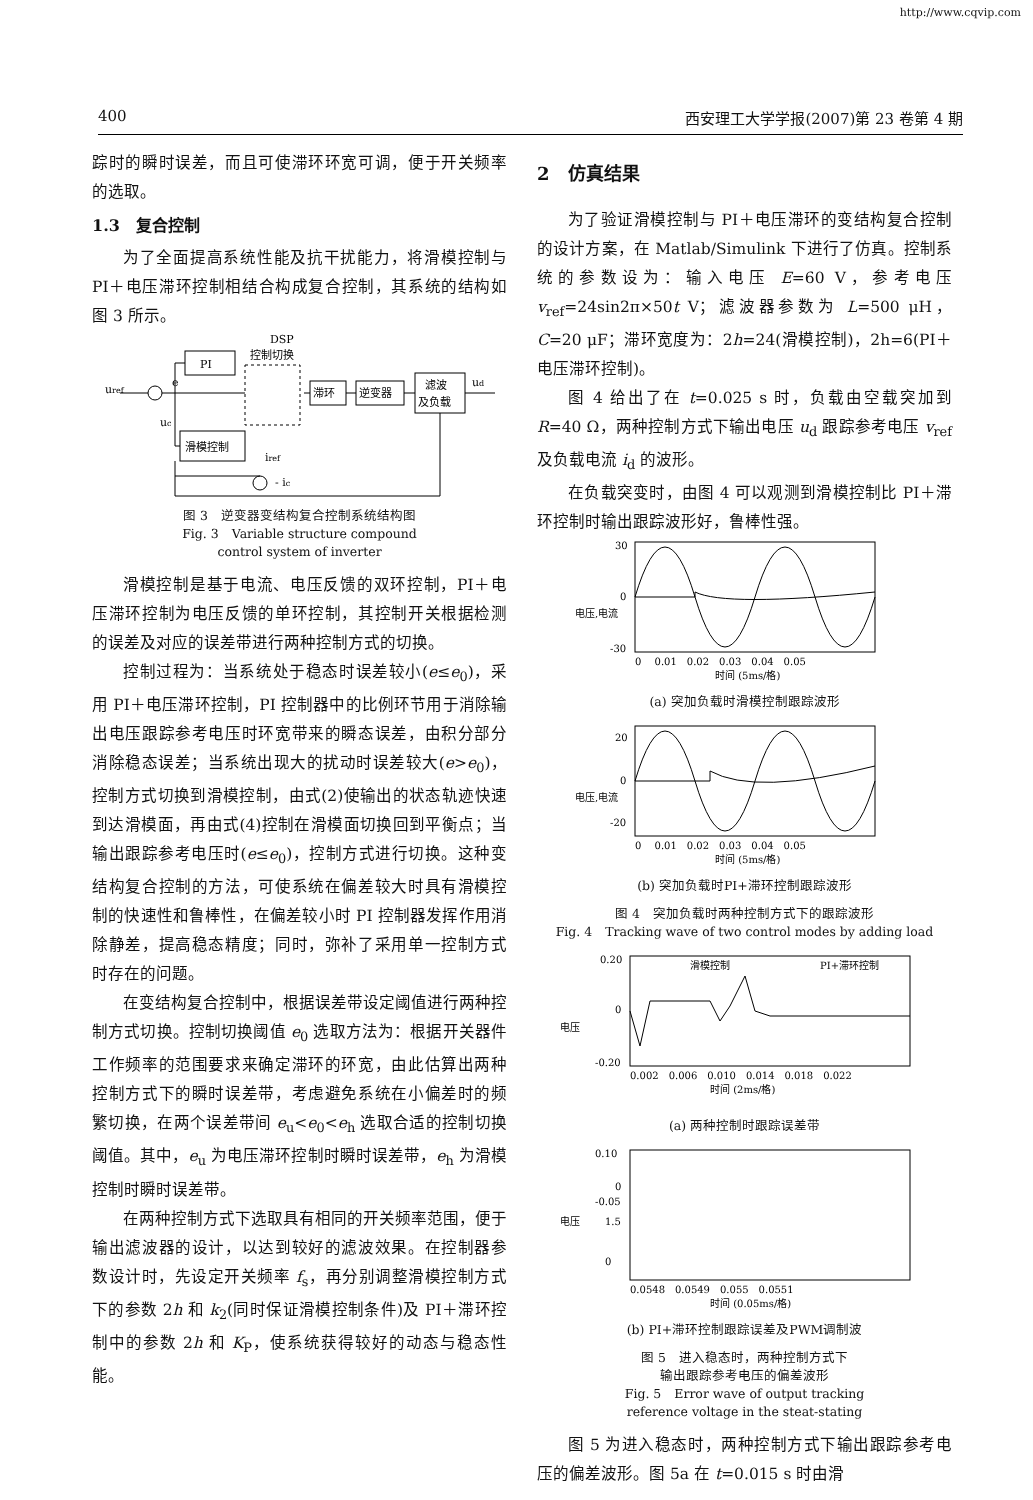http://www.cqvip.com
400 西安理工大学学报(2007)第 23 卷第 4 期
踪时的瞬时误差，而且可使滞环环宽可调，便于开关频率的选取。
1.3　复合控制
为了全面提高系统性能及抗干扰能力，将滑模控制与 PI＋电压滞环控制相结合构成复合控制，其系统的结构如图 3 所示。
uref
e
uc
PI
DSP
控制切换
滞环
逆变器
滤波
及负载
ud
滑模控制
iref
- ic
图 3　逆变器变结构复合控制系统结构图
Fig. 3　Variable structure compound
control system of inverter
滑模控制是基于电流、电压反馈的双环控制，PI＋电压滞环控制为电压反馈的单环控制，其控制开关根据检测的误差及对应的误差带进行两种控制方式的切换。
控制过程为：当系统处于稳态时误差较小(e≤e<sub>0</sub>)，采用 PI＋电压滞环控制，PI 控制器中的比例环节用于消除输出电压跟踪参考电压时环宽带来的瞬态误差，由积分部分消除稳态误差；当系统出现大的扰动时误差较大(e>e<sub>0</sub>)，控制方式切换到滑模控制，由式(2)使输出的状态轨迹快速到达滑模面，再由式(4)控制在滑模面切换回到平衡点；当输出跟踪参考电压时(e≤e<sub>0</sub>)，控制方式进行切换。这种变结构复合控制的方法，可使系统在偏差较大时具有滑模控制的快速性和鲁棒性，在偏差较小时 PI 控制器发挥作用消除静差，提高稳态精度；同时，弥补了采用单一控制方式时存在的问题。
在变结构复合控制中，根据误差带设定阈值进行两种控制方式切换。控制切换阈值 e<sub>0</sub> 选取方法为：根据开关器件工作频率的范围要求来确定滞环的环宽，由此估算出两种控制方式下的瞬时误差带，考虑避免系统在小偏差时的频繁切换，在两个误差带间 e<sub>u</sub><e<sub>0</sub><e<sub>h</sub> 选取合适的控制切换阈值。其中，e<sub>u</sub> 为电压滞环控制时瞬时误差带，e<sub>h</sub> 为滑模控制时瞬时误差带。
在两种控制方式下选取具有相同的开关频率范围，便于输出滤波器的设计，以达到较好的滤波效果。在控制器参数设计时，先设定开关频率 f<sub>s</sub>，再分别调整滑模控制方式下的参数 2h 和 k<sub>2</sub>(同时保证滑模控制条件)及 PI＋滞环控制中的参数 2h 和 K<sub>P</sub>，使系统获得较好的动态与稳态性能。
2　仿真结果
为了验证滑模控制与 PI＋电压滞环的变结构复合控制的设计方案，在 Matlab/Simulink 下进行了仿真。控制系统的参数设为：输入电压 E=60 V，参考电压 v<sub>ref</sub>=24sin2π×50t V；滤波器参数为 L=500 μH，C=20 μF；滞环宽度为：2h=24(滑模控制)，2h=6(PI＋电压滞环控制)。
图 4 给出了在 t=0.025 s 时，负载由空载突加到 R=40 Ω，两种控制方式下输出电压 u<sub>d</sub> 跟踪参考电压 v<sub>ref</sub>及负载电流 i<sub>d</sub> 的波形。
在负载突变时，由图 4 可以观测到滑模控制比 PI＋滞环控制时输出跟踪波形好，鲁棒性强。
30
0
-30
0 　0.01　0.02　0.03　0.04　0.05
时间 (5ms/格)
电压,电流
(a) 突加负载时滑模控制跟踪波形
20
0
-20
0 　0.01　0.02　0.03　0.04　0.05
时间 (5ms/格)
电压,电流
(b) 突加负载时PI+滞环控制跟踪波形
图 4　突加负载时两种控制方式下的跟踪波形
Fig. 4　Tracking wave of two control modes by adding load
滑模控制
PI+滞环控制
0.20
0
-0.20
0.002　0.006　0.010　0.014　0.018　0.022
时间 (2ms/格)
电压
(a) 两种控制时跟踪误差带
0.10
0
-0.05
1.5
0
0.0548　0.0549　0.055　0.0551
时间 (0.05ms/格)
电压
(b) PI+滞环控制跟踪误差及PWM调制波
图 5　进入稳态时，两种控制方式下
输出跟踪参考电压的偏差波形
Fig. 5　Error wave of output tracking
reference voltage in the steat-stating
图 5 为进入稳态时，两种控制方式下输出跟踪参考电压的偏差波形。图 5a 在 t=0.015 s 时由滑